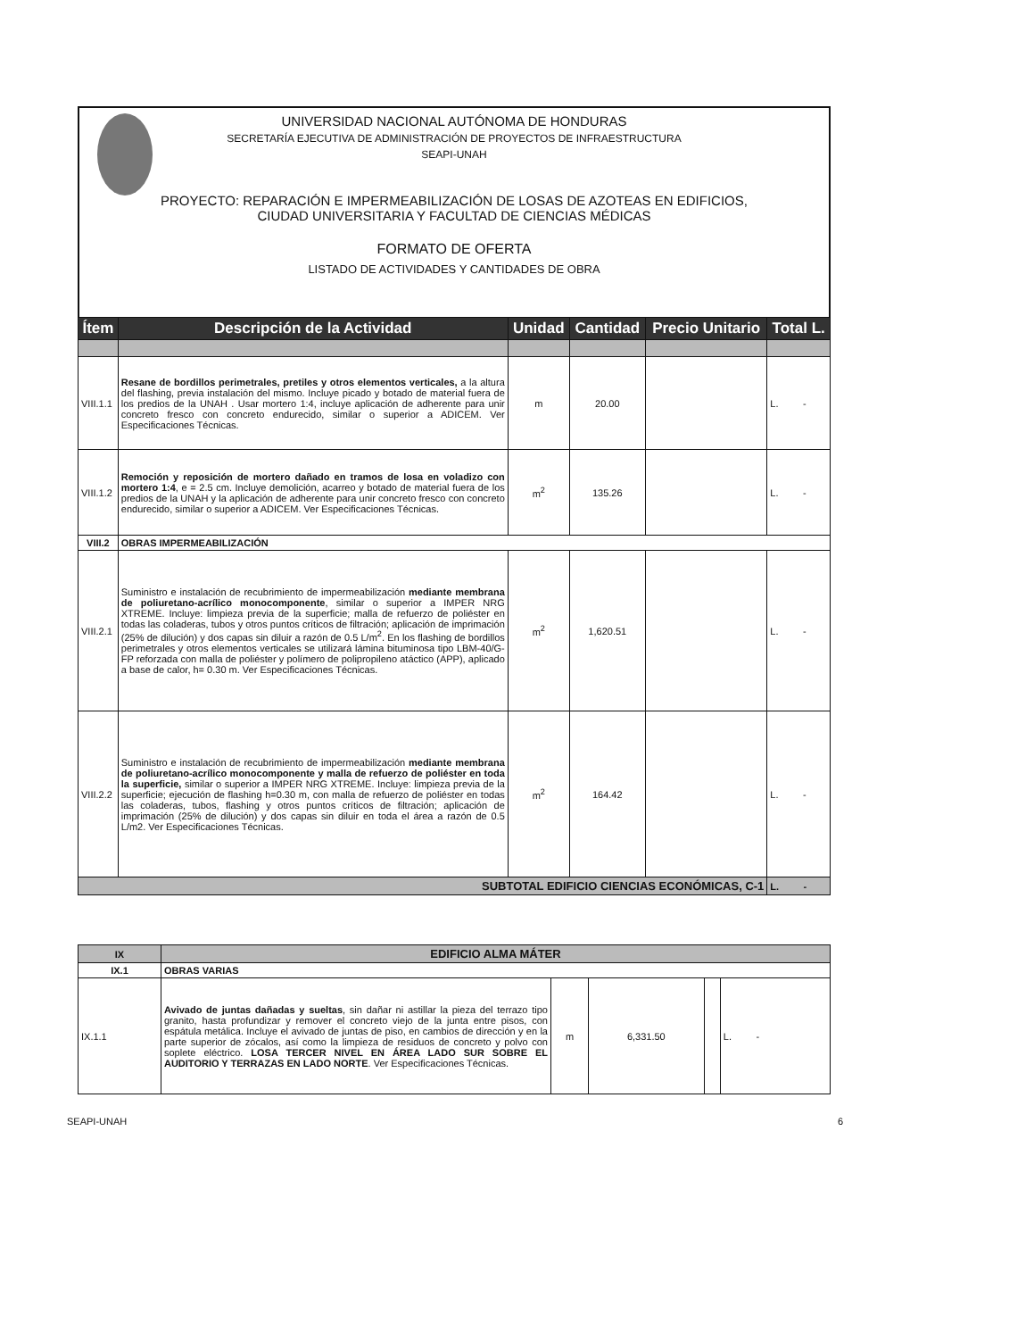UNIVERSIDAD NACIONAL AUTÓNOMA DE HONDURAS
SECRETARÍA EJECUTIVA DE ADMINISTRACIÓN DE PROYECTOS DE INFRAESTRUCTURA
SEAPI-UNAH
PROYECTO: REPARACIÓN E IMPERMEABILIZACIÓN DE LOSAS DE AZOTEAS EN EDIFICIOS,
CIUDAD UNIVERSITARIA Y FACULTAD DE CIENCIAS MÉDICAS
FORMATO DE OFERTA
LISTADO DE ACTIVIDADES Y CANTIDADES DE OBRA
| Ítem | Descripción de la Actividad | Unidad | Cantidad | Precio Unitario | Total L. |
| --- | --- | --- | --- | --- | --- |
| VIII.1.1 | Resane de bordillos perimetrales, pretiles y otros elementos verticales, a la altura del flashing, previa instalación del mismo. Incluye picado y botado de material fuera de los predios de la UNAH . Usar mortero 1:4, incluye aplicación de adherente para unir concreto fresco con concreto endurecido, similar o superior a ADICEM. Ver Especificaciones Técnicas. | m | 20.00 | | L. - |
| VIII.1.2 | Remoción y reposición de mortero dañado en tramos de losa en voladizo con mortero 1:4 , e = 2.5 cm. Incluye demolición, acarreo y botado de material fuera de los predios de la UNAH y la aplicación de adherente para unir concreto fresco con concreto endurecido, similar o superior a ADICEM. Ver Especificaciones Técnicas. | m<sup>2</sup> | 135.26 | | L. - |
| VIII.2 | OBRAS IMPERMEABILIZACIÓN | | | | |
| VIII.2.1 | Suministro e instalación de recubrimiento de impermeabilización mediante membrana de poliuretano-acrílico monocomponente , similar o superior a IMPER NRG XTREME. Incluye: limpieza previa de la superficie; malla de refuerzo de poliéster en todas las coladeras, tubos y otros puntos críticos de filtración; aplicación de imprimación (25% de dilución) y dos capas sin diluir a razón de 0.5 L/m<sup>2</sup>. En los flashing de bordillos perimetrales y otros elementos verticales se utilizará lámina bituminosa tipo LBM-40/G-FP reforzada con malla de poliéster y polímero de polipropileno atáctico (APP), aplicado a base de calor, h= 0.30 m. Ver Especificaciones Técnicas. | m<sup>2</sup> | 1,620.51 | | L. - |
| VIII.2.2 | Suministro e instalación de recubrimiento de impermeabilización mediante membrana de poliuretano-acrílico monocomponente y malla de refuerzo de poliéster en toda la superficie, similar o superior a IMPER NRG XTREME. Incluye: limpieza previa de la superficie; ejecución de flashing h=0.30 m, con malla de refuerzo de poliéster en todas las coladeras, tubos, flashing y otros puntos críticos de filtración; aplicación de imprimación (25% de dilución) y dos capas sin diluir en toda el área a razón de 0.5 L/m2. Ver Especificaciones Técnicas. | m<sup>2</sup> | 164.42 | | L. - |
| SUBTOTAL EDIFICIO CIENCIAS ECONÓMICAS, C-1 | | | | | L. - |
| IX | EDIFICIO ALMA MÁTER | | | | |
| IX.1 | OBRAS VARIAS | | | | |
| IX.1.1 | Avivado de juntas dañadas y sueltas , sin dañar ni astillar la pieza del terrazo tipo granito, hasta profundizar y remover el concreto viejo de la junta entre pisos, con espátula metálica. Incluye el avivado de juntas de piso, en cambios de dirección y en la parte superior de zócalos, así como la limpieza de residuos de concreto y polvo con soplete eléctrico. LOSA TERCER NIVEL EN ÁREA LADO SUR SOBRE EL AUDITORIO Y TERRAZAS EN LADO NORTE . Ver Especificaciones Técnicas. | m | 6,331.50 | | L. - |
SEAPI-UNAH 6